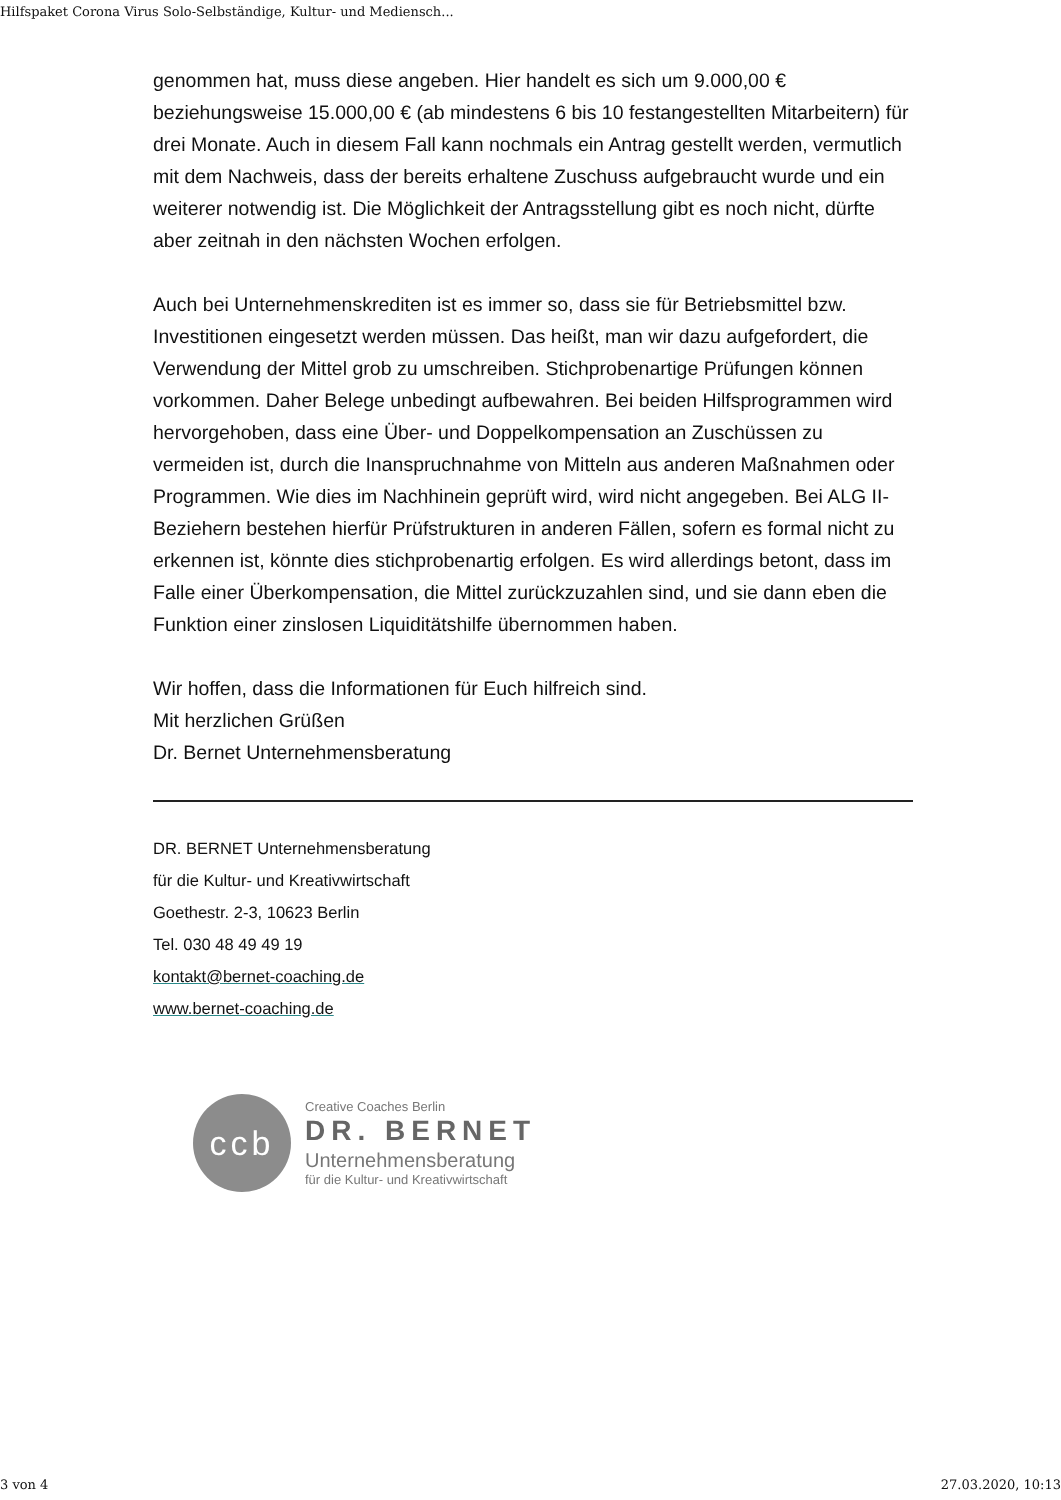Hilfspaket Corona Virus Solo-Selbständige, Kultur- und Mediensch...
genommen hat, muss diese angeben. Hier handelt es sich um 9.000,00 € beziehungsweise 15.000,00 € (ab mindestens 6 bis 10 festangestellten Mitarbeitern) für drei Monate. Auch in diesem Fall kann nochmals ein Antrag gestellt werden, vermutlich mit dem Nachweis, dass der bereits erhaltene Zuschuss aufgebraucht wurde und ein weiterer notwendig ist. Die Möglichkeit der Antragsstellung gibt es noch nicht, dürfte aber zeitnah in den nächsten Wochen erfolgen.
Auch bei Unternehmenskrediten ist es immer so, dass sie für Betriebsmittel bzw. Investitionen eingesetzt werden müssen. Das heißt, man wir dazu aufgefordert, die Verwendung der Mittel grob zu umschreiben. Stichprobenartige Prüfungen können vorkommen. Daher Belege unbedingt aufbewahren. Bei beiden Hilfsprogrammen wird hervorgehoben, dass eine Über- und Doppelkompensation an Zuschüssen zu vermeiden ist, durch die Inanspruchnahme von Mitteln aus anderen Maßnahmen oder Programmen. Wie dies im Nachhinein geprüft wird, wird nicht angegeben. Bei ALG II-Beziehern bestehen hierfür Prüfstrukturen in anderen Fällen, sofern es formal nicht zu erkennen ist, könnte dies stichprobenartig erfolgen. Es wird allerdings betont, dass im Falle einer Überkompensation, die Mittel zurückzuzahlen sind, und sie dann eben die Funktion einer zinslosen Liquiditätshilfe übernommen haben.
Wir hoffen, dass die Informationen für Euch hilfreich sind.
Mit herzlichen Grüßen
Dr. Bernet Unternehmensberatung
DR. BERNET Unternehmensberatung
für die Kultur- und Kreativwirtschaft
Goethestr. 2-3, 10623 Berlin
Tel. 030 48 49 49 19
kontakt@bernet-coaching.de
www.bernet-coaching.de
ccb
Creative Coaches Berlin
DR. BERNET
Unternehmensberatung
für die Kultur- und Kreativwirtschaft
3 von 4 27.03.2020, 10:13